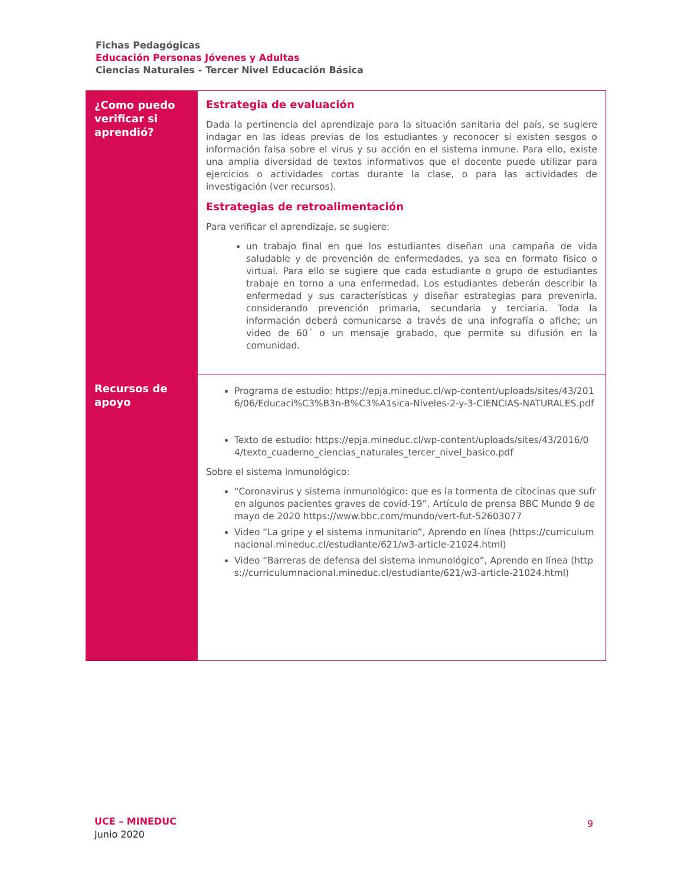Fichas Pedagógicas
Educación Personas Jóvenes y Adultas
Ciencias Naturales - Tercer Nivel Educación Básica
| ¿Como puedo verificar si aprendió? | Estrategia de evaluación Dada la pertinencia del aprendizaje para la situación sanitaria del país, se sugiere indagar en las ideas previas de los estudiantes y reconocer si existen sesgos o información falsa sobre el virus y su acción en el sistema inmune. Para ello, existe una amplia diversidad de textos informativos que el docente puede utilizar para ejercicios o actividades cortas durante la clase, o para las actividades de investigación (ver recursos). Estrategias de retroalimentación Para verificar el aprendizaje, se sugiere: un trabajo final en que los estudiantes diseñan una campaña de vida saludable y de prevención de enfermedades, ya sea en formato físico o virtual. Para ello se sugiere que cada estudiante o grupo de estudiantes trabaje en torno a una enfermedad. Los estudiantes deberán describir la enfermedad y sus características y diseñar estrategias para prevenirla, considerando prevención primaria, secundaria y terciaria. Toda la información deberá comunicarse a través de una infografía o afiche; un video de 60´ o un mensaje grabado, que permite su difusión en la comunidad. |
| Recursos de apoyo | Programa de estudio: https://epja.mineduc.cl/wp-content/uploads/sites/43/2016/06/Educaci%C3%B3n-B%C3%A1sica-Niveles-2-y-3-CIENCIAS-NATURALES.pdf Texto de estudio: https://epja.mineduc.cl/wp-content/uploads/sites/43/2016/04/texto_cuaderno_ciencias_naturales_tercer_nivel_basico.pdf Sobre el sistema inmunológico: “Coronavirus y sistema inmunológico: que es la tormenta de citocinas que sufren algunos pacientes graves de covid-19”, Artículo de prensa BBC Mundo 9 de mayo de 2020 https://www.bbc.com/mundo/vert-fut-52603077 Video “La gripe y el sistema inmunitario”, Aprendo en línea (https://curriculumnacional.mineduc.cl/estudiante/621/w3-article-21024.html) Video “Barreras de defensa del sistema inmunológico”, Aprendo en línea (https://curriculumnacional.mineduc.cl/estudiante/621/w3-article-21024.html) |
UCE – MINEDUC
Junio 2020
9